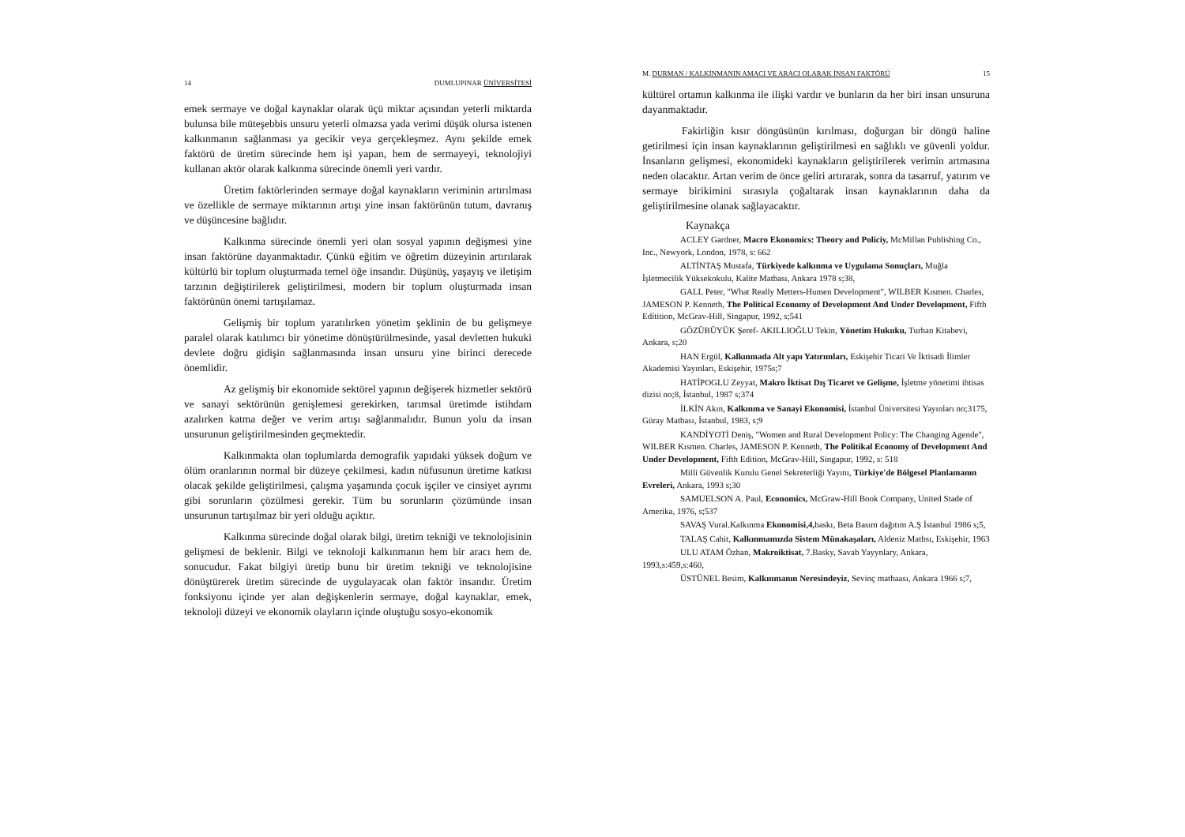14 DUMLUPINAR ÜNİVERSİTESİ
emek sermaye ve doğal kaynaklar olarak üçü miktar açısından yeterli miktarda bulunsa bile müteşebbis unsuru yeterli olmazsa yada verimi düşük olursa istenen kalkınmanın sağlanması ya gecikir veya gerçekleşmez. Aynı şekilde emek faktörü de üretim sürecinde hem işi yapan, hem de sermayeyi, teknolojiyi kullanan aktör olarak kalkınma sürecinde önemli yeri vardır.
Üretim faktörlerinden sermaye doğal kaynakların veriminin artırılması ve özellikle de sermaye miktarının artışı yine insan faktörünün tutum, davranış ve düşüncesine bağlıdır.
Kalkınma sürecinde önemli yeri olan sosyal yapının değişmesi yine insan faktörüne dayanmaktadır. Çünkü eğitim ve öğretim düzeyinin artırılarak kültürlü bir toplum oluşturmada temel öğe insandır. Düşünüş, yaşayış ve iletişim tarzının değiştirilerek geliştirilmesi, modern bir toplum oluşturmada insan faktörünün önemi tartışılamaz.
Gelişmiş bir toplum yaratılırken yönetim şeklinin de bu gelişmeye paralel olarak katılımcı bir yönetime dönüştürülmesinde, yasal devletten hukuki devlete doğru gidişin sağlanmasında insan unsuru yine birinci derecede önemlidir.
Az gelişmiş bir ekonomide sektörel yapının değişerek hizmetler sektörü ve sanayi sektörünün genişlemesi gerekirken, tarımsal üretimde istihdam azalırken katma değer ve verim artışı sağlanmalıdır. Bunun yolu da insan unsurunun geliştirilmesinden geçmektedir.
Kalkınmakta olan toplumlarda demografik yapıdaki yüksek doğum ve ölüm oranlarının normal bir düzeye çekilmesi, kadın nüfusunun üretime katkısı olacak şekilde geliştirilmesi, çalışma yaşamında çocuk işçiler ve cinsiyet ayrımı gibi sorunların çözülmesi gerekir. Tüm bu sorunların çözümünde insan unsurunun tartışılmaz bir yeri olduğu açıktır.
Kalkınma sürecinde doğal olarak bilgi, üretim tekniği ve teknolojisinin gelişmesi de beklenir. Bilgi ve teknoloji kalkınmanın hem bir aracı hem de. sonucudur. Fakat bilgiyi üretip bunu bir üretim tekniği ve teknolojisine dönüştürerek üretim sürecinde de uygulayacak olan faktör insandır. Üretim fonksiyonu içinde yer alan değişkenlerin sermaye, doğal kaynaklar, emek, teknoloji düzeyi ve ekonomik olayların içinde oluştuğu sosyo-ekonomik
M. DURMAN / KALKİNMANIN AMACI VE ARACI OLARAK İNSAN FAKTÖRÜ 15
kültürel ortamın kalkınma ile ilişki vardır ve bunların da her biri insan unsuruna dayanmaktadır.
Fakirliğin kısır döngüsünün kırılması, doğurgan bir döngü haline getirilmesi için insan kaynaklarının geliştirilmesi en sağlıklı ve güvenli yoldur. İnsanların gelişmesi, ekonomideki kaynakların geliştirilerek verimin artmasına neden olacaktır. Artan verim de önce geliri artırarak, sonra da tasarruf, yatırım ve sermaye birikimini sırasıyla çoğaltarak insan kaynaklarının daha da geliştirilmesine olanak sağlayacaktır.
Kaynakça
ACLEY Gardner, Macro Ekonomics: Theory and Policiy, McMillan Publishing Co., Inc., Newyork, London, 1978, s: 662
ALTİNTAŞ Mustafa, Türkiyede kalkınma ve Uygulama Sonuçları, Muğla İşletmecilik Yüksekokulu, Kalite Matbası, Ankara 1978 s;38,
GALL Peter, "What Really Metters-Humen Development", WILBER Kısmen. Charles, JAMESON P. Kenneth, The Political Economy of Development And Under Development, Fifth Edítition, McGrav-Hill, Singapur, 1992, s;541
GÖZÜBÜYÜK Şeref- AKILLIOĞLU Tekin, Yönetim Hukuku, Turhan Kitabevi, Ankara, s;20
HAN Ergül, Kalkınmada Alt yapı Yatırımları, Eskişehir Ticari Ve İktisadi İlimler Akademisi Yayınları, Eskişehir, 1975s;7
HATİPOGLU Zeyyat, Makro İktisat Dış Ticaret ve Gelişme, İşletme yönetimi ihtisas dizisi no;8, İstanbul, 1987 s;374
İLKİN Akın, Kalkınma ve Sanayi Ekonomisi, İstanbul Üniversitesi Yayınları no;3175, Güray Matbası, İstanbul, 1983, s;9
KANDİYOTİ Deniş, "Women and Rural Development Policy: The Changing Agende", WILBER Kısmen. Charles, JAMESON P. Kenneth, The Politikal Economy of Development And Under Development, Fifth Edition, McGrav-Hill, Singapur, 1992, s: 518
Milli Güvenlik Kurulu Genel Sekreterliği Yayını, Türkiye'de Bölgesel Planlamanın Evreleri, Ankara, 1993 s;30
SAMUELSON A. Paul, Economics, McGraw-Hill Book Company, United Stade of Amerika, 1976, s;537
SAVAŞ Vural.Kalkınma Ekonomisi,4, baskı, Beta Basım dağıtım A.Ş İstanbul 1986 s;5,
TALAŞ Cahit, Kalkınmamızda Sistem Münakaşaları, Aldeniz Matbsı, Eskişehir, 1963
ULU ATAM Özhan, Makroiktisat, 7.Basky, Savab Yayynlary, Ankara, 1993,s:459,s:460,
ÜSTÜNEL Besim, Kalkınmanın Neresindeyiz, Sevinç matbaası, Ankara 1966 s;7,